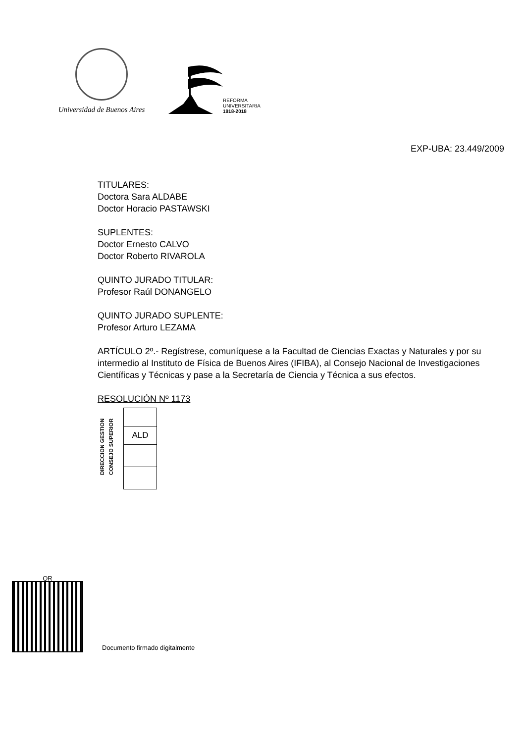Universidad de Buenos Aires
REFORMA
UNIVERSITARIA
1918-2018
EXP-UBA: 23.449/2009
TITULARES:
Doctora Sara ALDABE
Doctor Horacio PASTAWSKI
SUPLENTES:
Doctor Ernesto CALVO
Doctor Roberto RIVAROLA
QUINTO JURADO TITULAR:
Profesor Raúl DONANGELO
QUINTO JURADO SUPLENTE:
Profesor Arturo LEZAMA
ARTÍCULO 2º.- Regístrese, comuníquese a la Facultad de Ciencias Exactas y Naturales y por su intermedio al Instituto de Física de Buenos Aires (IFIBA), al Consejo Nacional de Investigaciones Científicas y Técnicas y pase a la Secretaría de Ciencia y Técnica a sus efectos.
RESOLUCIÓN Nº 1173
DIRECCION GESTION
CONSEJO SUPERIOR
| ALD |
QR
Documento firmado digitalmente